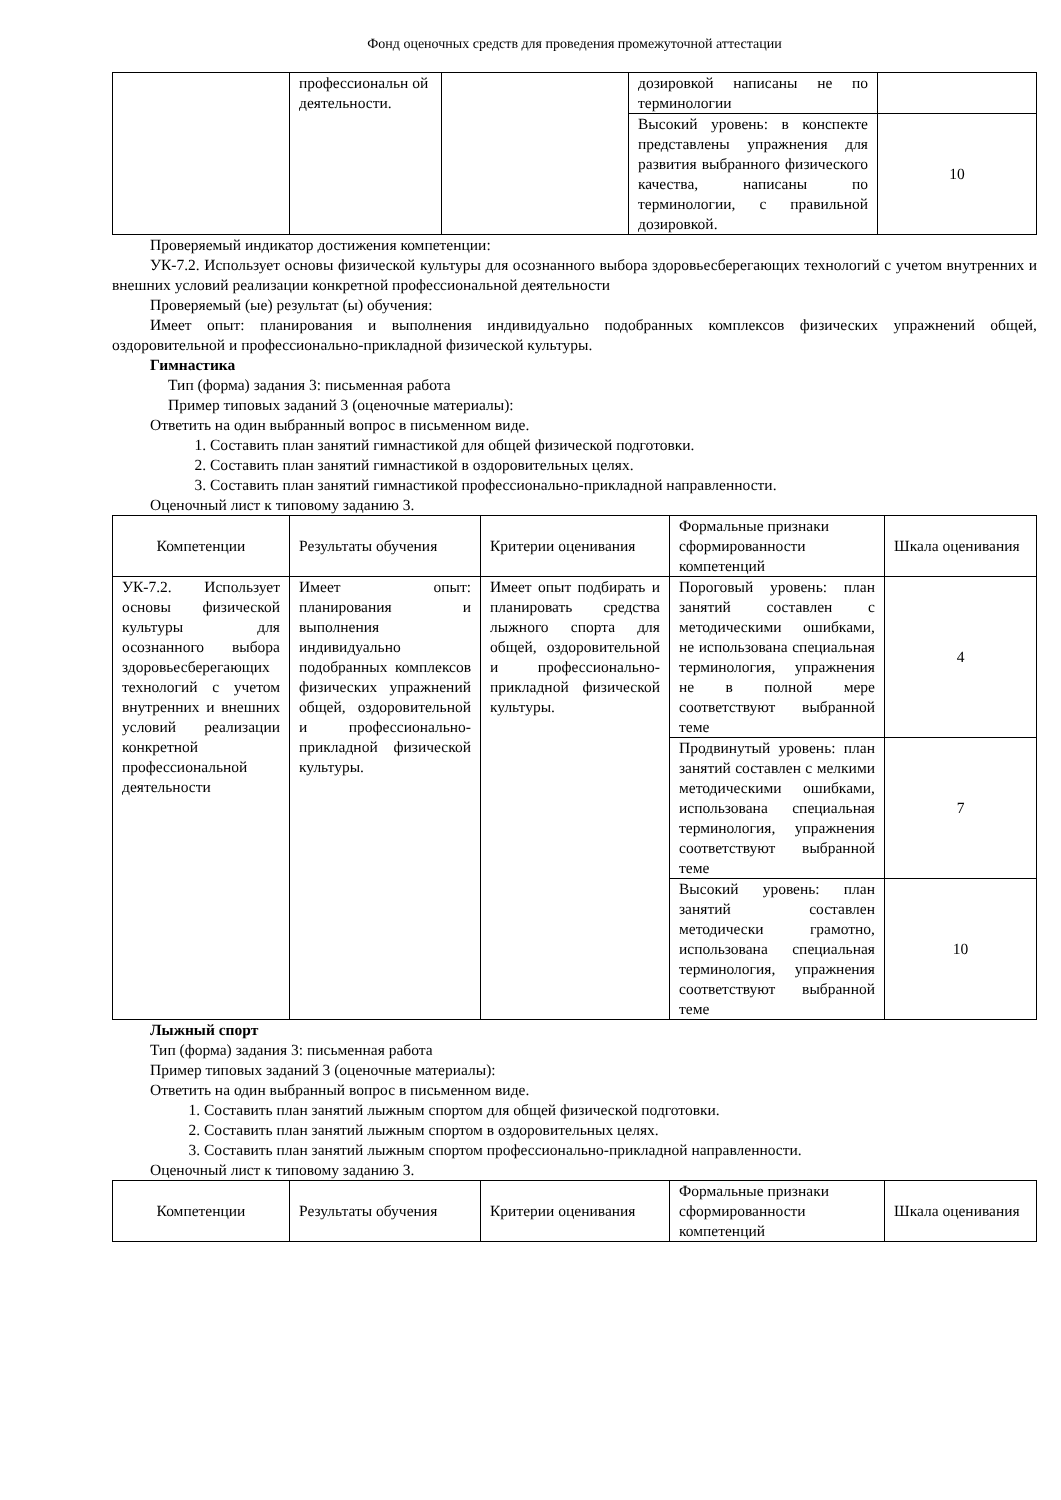Фонд оценочных средств для проведения промежуточной аттестации
| | профессиональн ой деятельности. | | дозировкой написаны не по терминологии | |
| | | | Высокий уровень: в конспекте представлены упражнения для развития выбранного физического качества, написаны по терминологии, с правильной дозировкой. | 10 |
Проверяемый индикатор достижения компетенции:
УК-7.2. Использует основы физической культуры для осознанного выбора здоровьесберегающих технологий с учетом внутренних и внешних условий реализации конкретной профессиональной деятельности
Проверяемый (ые) результат (ы) обучения:
Имеет опыт: планирования и выполнения индивидуально подобранных комплексов физических упражнений общей, оздоровительной и профессионально-прикладной физической культуры.
Гимнастика
Тип (форма) задания 3: письменная работа
Пример типовых заданий 3 (оценочные материалы):
Ответить на один выбранный вопрос в письменном виде.
1. Составить план занятий гимнастикой для общей физической подготовки.
2. Составить план занятий гимнастикой в оздоровительных целях.
3. Составить план занятий гимнастикой профессионально-прикладной направленности.
Оценочный лист к типовому заданию 3.
| Компетенции | Результаты обучения | Критерии оценивания | Формальные признаки сформированности компетенций | Шкала оценивания |
| --- | --- | --- | --- | --- |
| УК-7.2. Использует основы физической культуры для осознанного выбора здоровьесберегающих технологий с учетом внутренних и внешних условий реализации конкретной профессиональной деятельности | Имеет опыт: планирования и выполнения индивидуально подобранных комплексов физических упражнений общей, оздоровительной и профессионально-прикладной физической культуры. | Имеет опыт подбирать и планировать средства лыжного спорта для общей, оздоровительной и профессионально-прикладной физической культуры. | Пороговый уровень: план занятий составлен с методическими ошибками, не использована специальная терминология, упражнения не в полной мере соответствуют выбранной теме | 4 |
| | | | Продвинутый уровень: план занятий составлен с мелкими методическими ошибками, использована специальная терминология, упражнения соответствуют выбранной теме | 7 |
| | | | Высокий уровень: план занятий составлен методически грамотно, использована специальная терминология, упражнения соответствуют выбранной теме | 10 |
Лыжный спорт
Тип (форма) задания 3: письменная работа
Пример типовых заданий 3 (оценочные материалы):
Ответить на один выбранный вопрос в письменном виде.
1. Составить план занятий лыжным спортом для общей физической подготовки.
2. Составить план занятий лыжным спортом в оздоровительных целях.
3. Составить план занятий лыжным спортом профессионально-прикладной направленности.
Оценочный лист к типовому заданию 3.
| Компетенции | Результаты обучения | Критерии оценивания | Формальные признаки сформированности компетенций | Шкала оценивания |
| --- | --- | --- | --- | --- |